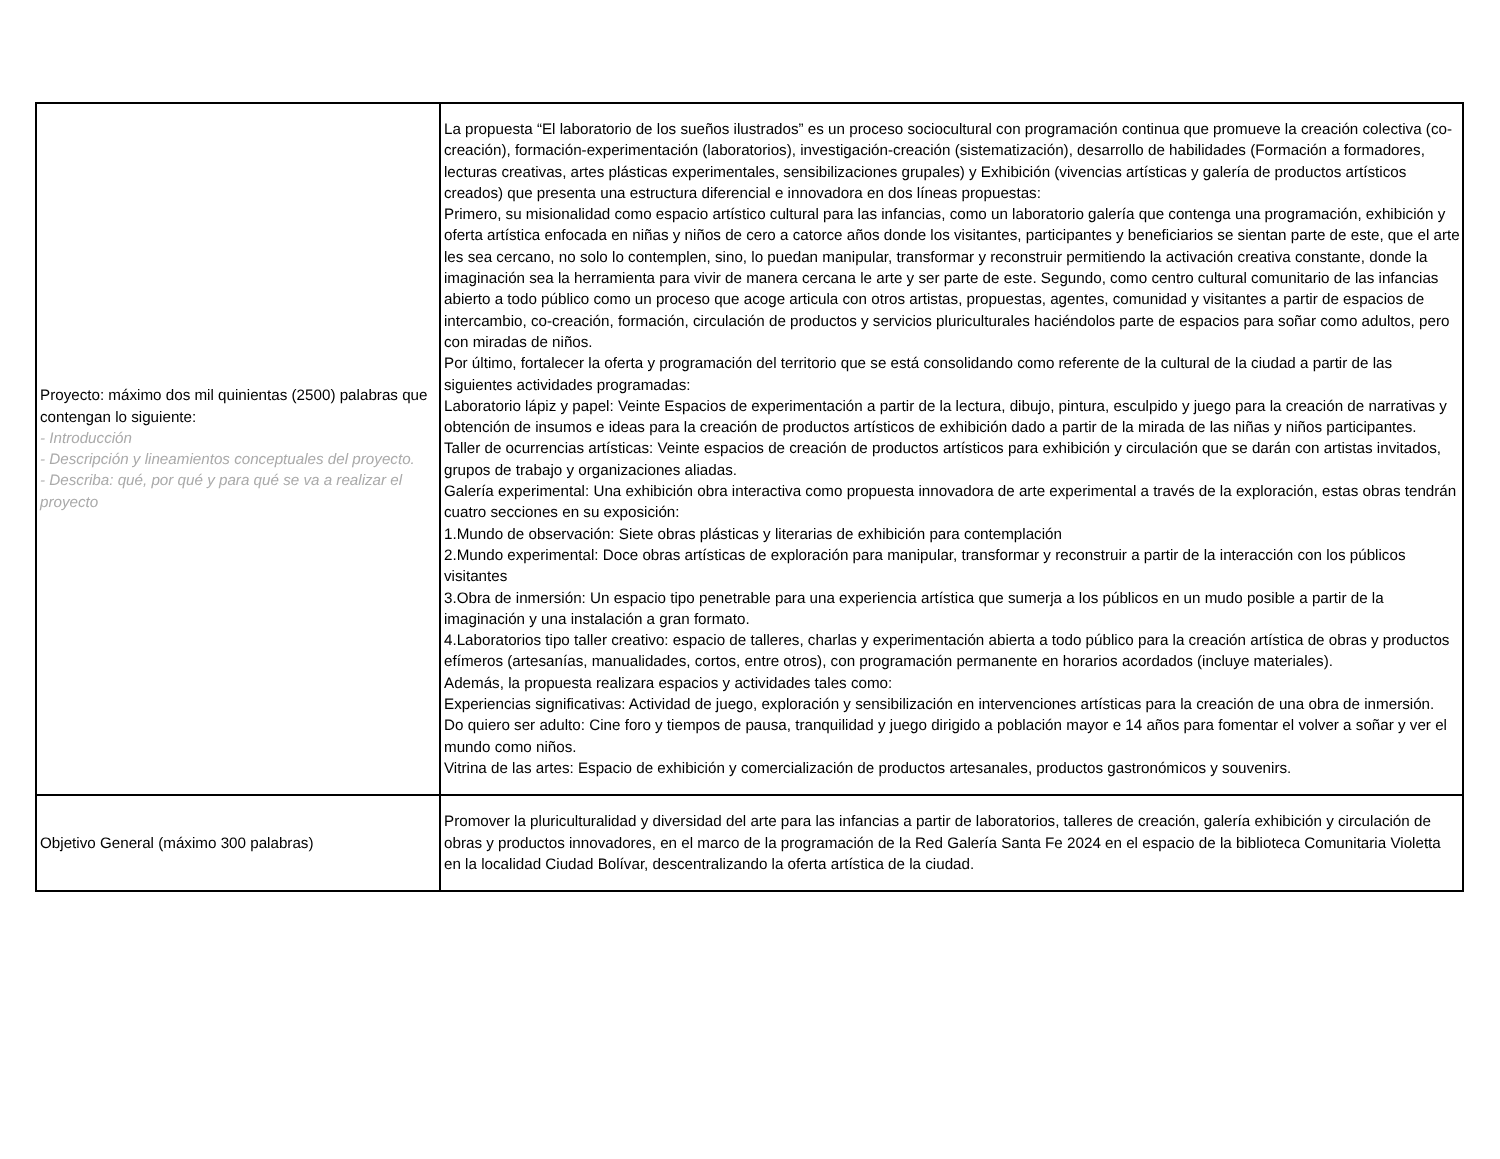| Proyecto: máximo dos mil quinientas (2500) palabras que contengan lo siguiente: - Introducción - Descripción y lineamientos conceptuales del proyecto. - Describa: qué, por qué y para qué se va a realizar el proyecto | La propuesta “El laboratorio de los sueños ilustrados” es un proceso sociocultural con programación continua que promueve la creación colectiva (co-creación), formación-experimentación (laboratorios), investigación-creación (sistematización), desarrollo de habilidades (Formación a formadores, lecturas creativas, artes plásticas experimentales, sensibilizaciones grupales) y Exhibición (vivencias artísticas y galería de productos artísticos creados) que presenta una estructura diferencial e innovadora en dos líneas propuestas: Primero, su misionalidad como espacio artístico cultural para las infancias, como un laboratorio galería que contenga una programación, exhibición y oferta artística enfocada en niñas y niños de cero a catorce años donde los visitantes, participantes y beneficiarios se sientan parte de este, que el arte les sea cercano, no solo lo contemplen, sino, lo puedan manipular, transformar y reconstruir permitiendo la activación creativa constante, donde la imaginación sea la herramienta para vivir de manera cercana le arte y ser parte de este. Segundo, como centro cultural comunitario de las infancias abierto a todo público como un proceso que acoge articula con otros artistas, propuestas, agentes, comunidad y visitantes a partir de espacios de intercambio, co-creación, formación, circulación de productos y servicios pluriculturales haciéndolos parte de espacios para soñar como adultos, pero con miradas de niños. Por último, fortalecer la oferta y programación del territorio que se está consolidando como referente de la cultural de la ciudad a partir de las siguientes actividades programadas: Laboratorio lápiz y papel: Veinte Espacios de experimentación a partir de la lectura, dibujo, pintura, esculpido y juego para la creación de narrativas y obtención de insumos e ideas para la creación de productos artísticos de exhibición dado a partir de la mirada de las niñas y niños participantes. Taller de ocurrencias artísticas: Veinte espacios de creación de productos artísticos para exhibición y circulación que se darán con artistas invitados, grupos de trabajo y organizaciones aliadas. Galería experimental: Una exhibición obra interactiva como propuesta innovadora de arte experimental a través de la exploración, estas obras tendrán cuatro secciones en su exposición: 1.Mundo de observación: Siete obras plásticas y literarias de exhibición para contemplación 2.Mundo experimental: Doce obras artísticas de exploración para manipular, transformar y reconstruir a partir de la interacción con los públicos visitantes 3.Obra de inmersión: Un espacio tipo penetrable para una experiencia artística que sumerja a los públicos en un mudo posible a partir de la imaginación y una instalación a gran formato. 4.Laboratorios tipo taller creativo: espacio de talleres, charlas y experimentación abierta a todo público para la creación artística de obras y productos efímeros (artesanías, manualidades, cortos, entre otros), con programación permanente en horarios acordados (incluye materiales). Además, la propuesta realizara espacios y actividades tales como: Experiencias significativas: Actividad de juego, exploración y sensibilización en intervenciones artísticas para la creación de una obra de inmersión. Do quiero ser adulto: Cine foro y tiempos de pausa, tranquilidad y juego dirigido a población mayor e 14 años para fomentar el volver a soñar y ver el mundo como niños. Vitrina de las artes: Espacio de exhibición y comercialización de productos artesanales, productos gastronómicos y souvenirs. |
| Objetivo General (máximo 300 palabras) | Promover la pluriculturalidad y diversidad del arte para las infancias a partir de laboratorios, talleres de creación, galería exhibición y circulación de obras y productos innovadores, en el marco de la programación de la Red Galería Santa Fe 2024 en el espacio de la biblioteca Comunitaria Violetta en la localidad Ciudad Bolívar, descentralizando la oferta artística de la ciudad. |